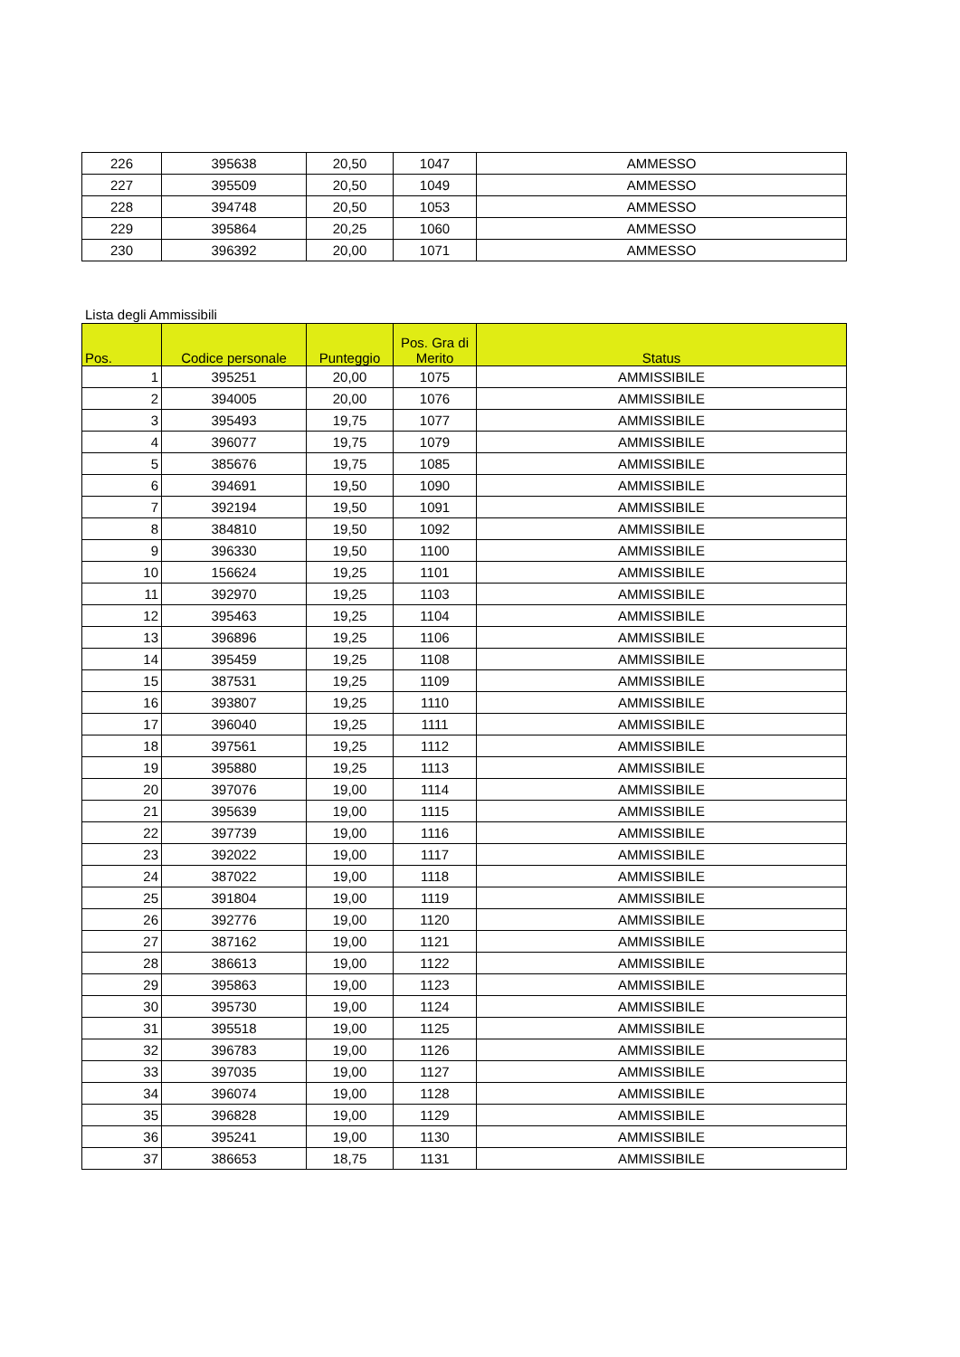| 226 | 395638 | 20,50 | 1047 | AMMESSO |
| 227 | 395509 | 20,50 | 1049 | AMMESSO |
| 228 | 394748 | 20,50 | 1053 | AMMESSO |
| 229 | 395864 | 20,25 | 1060 | AMMESSO |
| 230 | 396392 | 20,00 | 1071 | AMMESSO |
Lista degli Ammissibili
| Pos. | Codice personale | Punteggio | Pos. Gra di Merito | Status |
| --- | --- | --- | --- | --- |
| 1 | 395251 | 20,00 | 1075 | AMMISSIBILE |
| 2 | 394005 | 20,00 | 1076 | AMMISSIBILE |
| 3 | 395493 | 19,75 | 1077 | AMMISSIBILE |
| 4 | 396077 | 19,75 | 1079 | AMMISSIBILE |
| 5 | 385676 | 19,75 | 1085 | AMMISSIBILE |
| 6 | 394691 | 19,50 | 1090 | AMMISSIBILE |
| 7 | 392194 | 19,50 | 1091 | AMMISSIBILE |
| 8 | 384810 | 19,50 | 1092 | AMMISSIBILE |
| 9 | 396330 | 19,50 | 1100 | AMMISSIBILE |
| 10 | 156624 | 19,25 | 1101 | AMMISSIBILE |
| 11 | 392970 | 19,25 | 1103 | AMMISSIBILE |
| 12 | 395463 | 19,25 | 1104 | AMMISSIBILE |
| 13 | 396896 | 19,25 | 1106 | AMMISSIBILE |
| 14 | 395459 | 19,25 | 1108 | AMMISSIBILE |
| 15 | 387531 | 19,25 | 1109 | AMMISSIBILE |
| 16 | 393807 | 19,25 | 1110 | AMMISSIBILE |
| 17 | 396040 | 19,25 | 1111 | AMMISSIBILE |
| 18 | 397561 | 19,25 | 1112 | AMMISSIBILE |
| 19 | 395880 | 19,25 | 1113 | AMMISSIBILE |
| 20 | 397076 | 19,00 | 1114 | AMMISSIBILE |
| 21 | 395639 | 19,00 | 1115 | AMMISSIBILE |
| 22 | 397739 | 19,00 | 1116 | AMMISSIBILE |
| 23 | 392022 | 19,00 | 1117 | AMMISSIBILE |
| 24 | 387022 | 19,00 | 1118 | AMMISSIBILE |
| 25 | 391804 | 19,00 | 1119 | AMMISSIBILE |
| 26 | 392776 | 19,00 | 1120 | AMMISSIBILE |
| 27 | 387162 | 19,00 | 1121 | AMMISSIBILE |
| 28 | 386613 | 19,00 | 1122 | AMMISSIBILE |
| 29 | 395863 | 19,00 | 1123 | AMMISSIBILE |
| 30 | 395730 | 19,00 | 1124 | AMMISSIBILE |
| 31 | 395518 | 19,00 | 1125 | AMMISSIBILE |
| 32 | 396783 | 19,00 | 1126 | AMMISSIBILE |
| 33 | 397035 | 19,00 | 1127 | AMMISSIBILE |
| 34 | 396074 | 19,00 | 1128 | AMMISSIBILE |
| 35 | 396828 | 19,00 | 1129 | AMMISSIBILE |
| 36 | 395241 | 19,00 | 1130 | AMMISSIBILE |
| 37 | 386653 | 18,75 | 1131 | AMMISSIBILE |